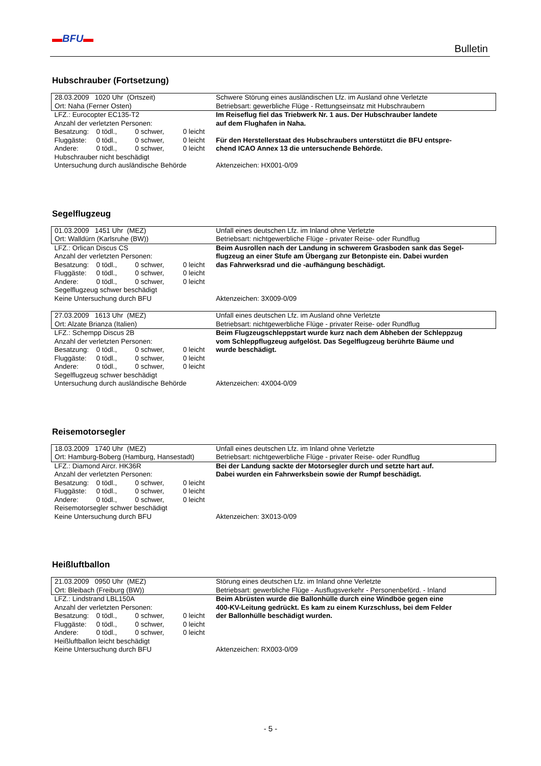▬BFU▬
Bulletin
Hubschrauber (Fortsetzung)
| 28.03.2009 1020 Uhr (Ortszeit) | Schwere Störung eines ausländischen Lfz. im Ausland ohne Verletzte |
| Ort: Naha (Ferner Osten) | Betriebsart: gewerbliche Flüge - Rettungseinsatz mit Hubschraubern |
| LFZ.: Eurocopter EC135-T2 Anzahl der verletzten Personen: Besatzung: 0 tödl., 0 schwer, 0 leicht Fluggäste: 0 tödl., 0 schwer, 0 leicht Andere: 0 tödl., 0 schwer, 0 leicht Hubschrauber nicht beschädigt Untersuchung durch ausländische Behörde | Im Reiseflug fiel das Triebwerk Nr. 1 aus. Der Hubschrauber landete auf dem Flughafen in Naha. Für den Herstellerstaat des Hubschraubers unterstützt die BFU entspre- chend ICAO Annex 13 die untersuchende Behörde. Aktenzeichen: HX001-0/09 |
Segelflugzeug
| 01.03.2009 1451 Uhr (MEZ) | Unfall eines deutschen Lfz. im Inland ohne Verletzte |
| Ort: Walldürn (Karlsruhe (BW)) | Betriebsart: nichtgewerbliche Flüge - privater Reise- oder Rundflug |
| LFZ.: Orlican Discus CS Anzahl der verletzten Personen: Besatzung: 0 tödl., 0 schwer, 0 leicht Fluggäste: 0 tödl., 0 schwer, 0 leicht Andere: 0 tödl., 0 schwer, 0 leicht Segelflugzeug schwer beschädigt Keine Untersuchung durch BFU | Beim Ausrollen nach der Landung in schwerem Grasboden sank das Segel- flugzeug an einer Stufe am Übergang zur Betonpiste ein. Dabei wurden das Fahrwerksrad und die -aufhängung beschädigt. Aktenzeichen: 3X009-0/09 |
| 27.03.2009 1613 Uhr (MEZ) | Unfall eines deutschen Lfz. im Ausland ohne Verletzte |
| Ort: Alzate Brianza (Italien) | Betriebsart: nichtgewerbliche Flüge - privater Reise- oder Rundflug |
| LFZ.: Schempp Discus 2B Anzahl der verletzten Personen: Besatzung: 0 tödl., 0 schwer, 0 leicht Fluggäste: 0 tödl., 0 schwer, 0 leicht Andere: 0 tödl., 0 schwer, 0 leicht Segelflugzeug schwer beschädigt Untersuchung durch ausländische Behörde | Beim Flugzeugschleppstart wurde kurz nach dem Abheben der Schleppzug vom Schleppflugzeug aufgelöst. Das Segelflugzeug berührte Bäume und wurde beschädigt. Aktenzeichen: 4X004-0/09 |
Reisemotorsegler
| 18.03.2009 1740 Uhr (MEZ) | Unfall eines deutschen Lfz. im Inland ohne Verletzte |
| Ort: Hamburg-Boberg (Hamburg, Hansestadt) | Betriebsart: nichtgewerbliche Flüge - privater Reise- oder Rundflug |
| LFZ.: Diamond Aircr. HK36R Anzahl der verletzten Personen: Besatzung: 0 tödl., 0 schwer, 0 leicht Fluggäste: 0 tödl., 0 schwer, 0 leicht Andere: 0 tödl., 0 schwer, 0 leicht Reisemotorsegler schwer beschädigt Keine Untersuchung durch BFU | Bei der Landung sackte der Motorsegler durch und setzte hart auf. Dabei wurden ein Fahrwerksbein sowie der Rumpf beschädigt. Aktenzeichen: 3X013-0/09 |
Heißluftballon
| 21.03.2009 0950 Uhr (MEZ) | Störung eines deutschen Lfz. im Inland ohne Verletzte |
| Ort: Bleibach (Freiburg (BW)) | Betriebsart: gewerbliche Flüge - Ausflugsverkehr - Personenbeförd. - Inland |
| LFZ.: Lindstrand LBL150A Anzahl der verletzten Personen: Besatzung: 0 tödl., 0 schwer, 0 leicht Fluggäste: 0 tödl., 0 schwer, 0 leicht Andere: 0 tödl., 0 schwer, 0 leicht Heißluftballon leicht beschädigt Keine Untersuchung durch BFU | Beim Abrüsten wurde die Ballonhülle durch eine Windböe gegen eine 400-KV-Leitung gedrückt. Es kam zu einem Kurzschluss, bei dem Felder der Ballonhülle beschädigt wurden. Aktenzeichen: RX003-0/09 |
- 5 -